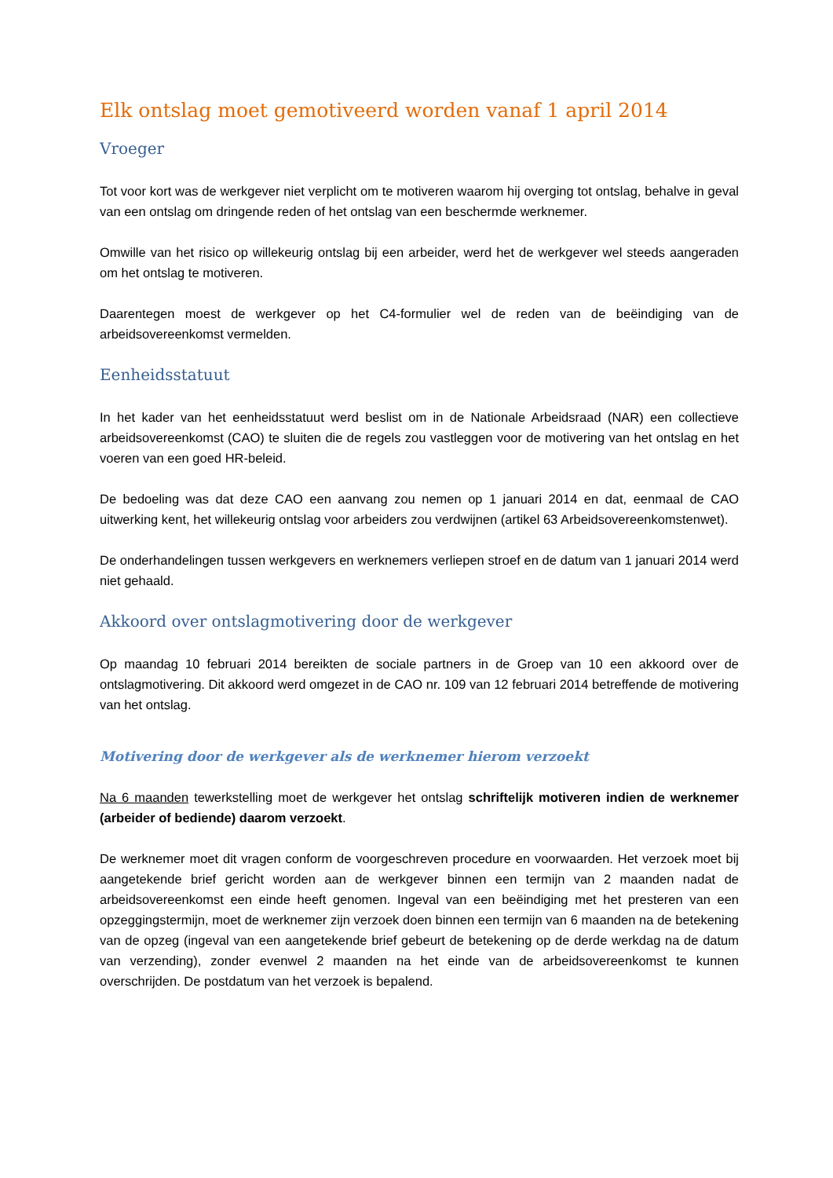Elk ontslag moet gemotiveerd worden vanaf 1 april 2014
Vroeger
Tot voor kort was de werkgever niet verplicht om te motiveren waarom hij overging tot ontslag, behalve in geval van een ontslag om dringende reden of het ontslag van een beschermde werknemer.
Omwille van het risico op willekeurig ontslag bij een arbeider, werd het de werkgever wel steeds aangeraden om het ontslag te motiveren.
Daarentegen moest de werkgever op het C4-formulier wel de reden van de beëindiging van de arbeidsovereenkomst vermelden.
Eenheidsstatuut
In het kader van het eenheidsstatuut werd beslist om in de Nationale Arbeidsraad (NAR) een collectieve arbeidsovereenkomst (CAO) te sluiten die de regels zou vastleggen voor de motivering van het ontslag en het voeren van een goed HR-beleid.
De bedoeling was dat deze CAO een aanvang zou nemen op 1 januari 2014 en dat, eenmaal de CAO uitwerking kent, het willekeurig ontslag voor arbeiders zou verdwijnen (artikel 63 Arbeidsovereenkomstenwet).
De onderhandelingen tussen werkgevers en werknemers verliepen stroef en de datum van 1 januari 2014 werd niet gehaald.
Akkoord over ontslagmotivering door de werkgever
Op maandag 10 februari 2014 bereikten de sociale partners in de Groep van 10 een akkoord over de ontslagmotivering. Dit akkoord werd omgezet in de CAO nr. 109 van 12 februari 2014 betreffende de motivering van het ontslag.
Motivering door de werkgever als de werknemer hierom verzoekt
Na 6 maanden tewerkstelling moet de werkgever het ontslag schriftelijk motiveren indien de werknemer (arbeider of bediende) daarom verzoekt.
De werknemer moet dit vragen conform de voorgeschreven procedure en voorwaarden. Het verzoek moet bij aangetekende brief gericht worden aan de werkgever binnen een termijn van 2 maanden nadat de arbeidsovereenkomst een einde heeft genomen. Ingeval van een beëindiging met het presteren van een opzeggingstermijn, moet de werknemer zijn verzoek doen binnen een termijn van 6 maanden na de betekening van de opzeg (ingeval van een aangetekende brief gebeurt de betekening op de derde werkdag na de datum van verzending), zonder evenwel 2 maanden na het einde van de arbeidsovereenkomst te kunnen overschrijden. De postdatum van het verzoek is bepalend.